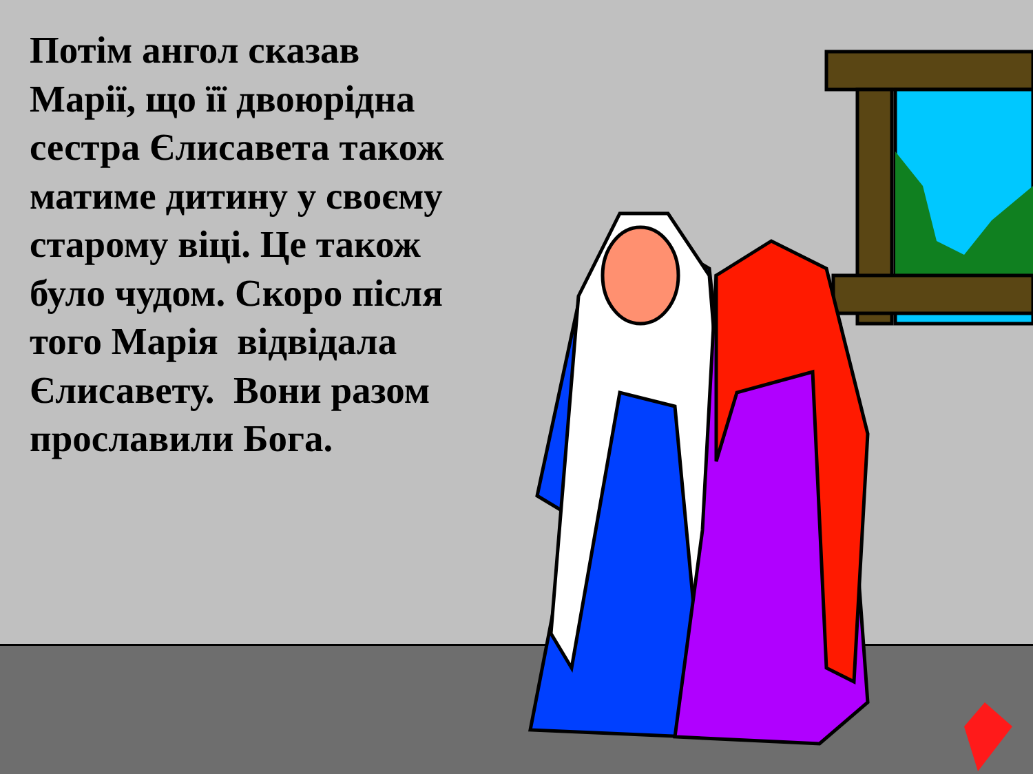Потім ангол сказав Марії, що її двоюрідна сестра Єлисавета також матиме дитину у своєму старому віці. Це також було чудом. Скоро після того Марія відвідала Єлисавету. Вони разом прославили Бога.